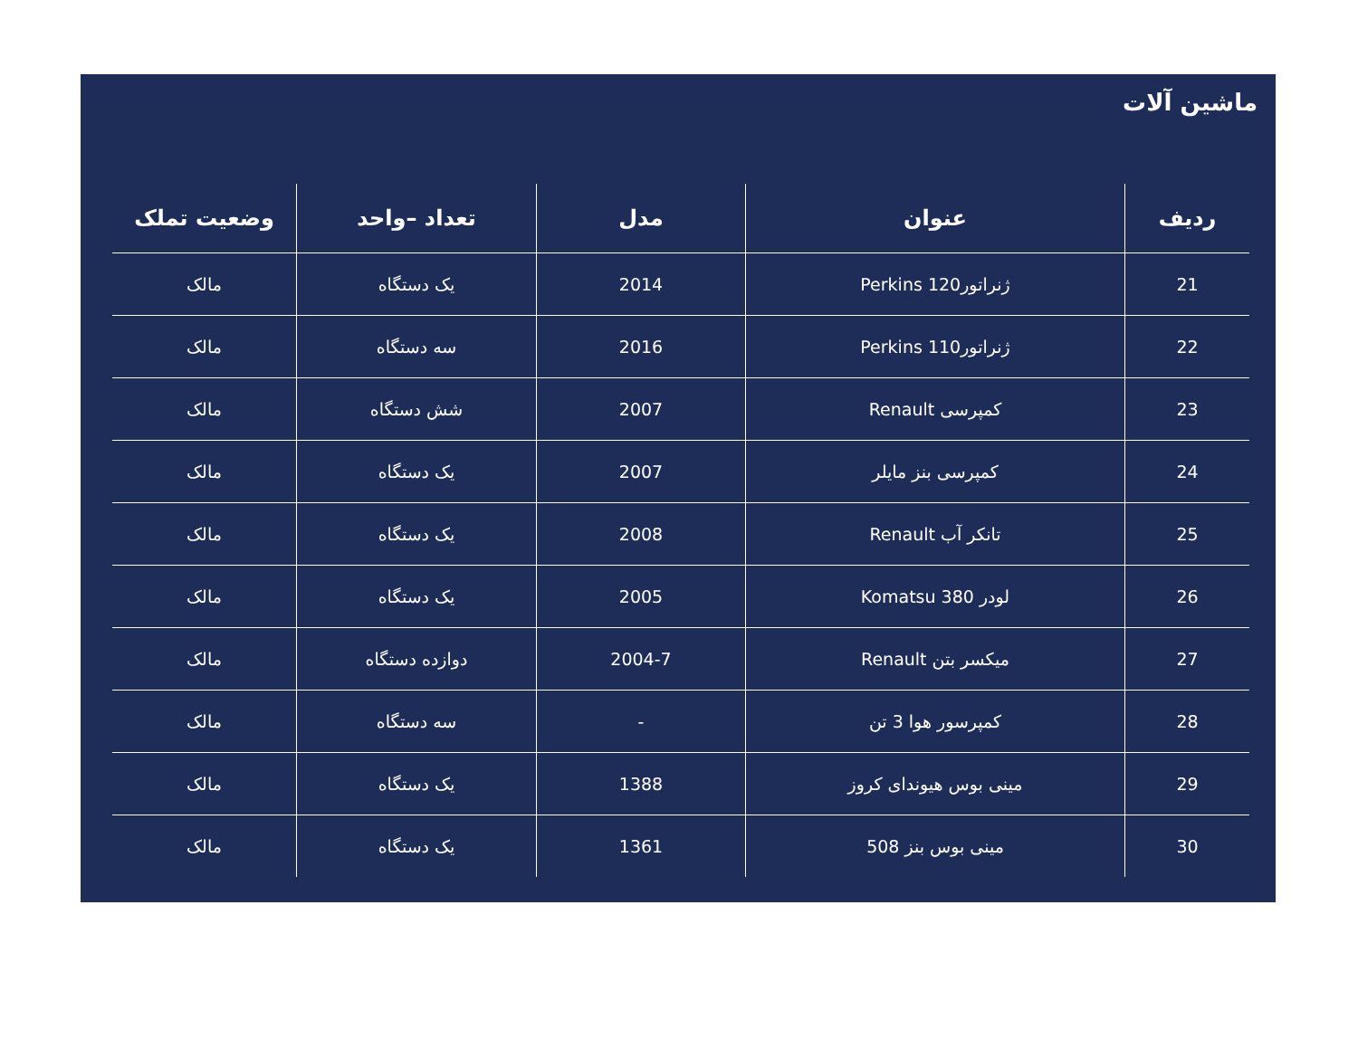ماشین آلات
| ردیف | عنوان | مدل | تعداد –واحد | وضعیت تملک |
| --- | --- | --- | --- | --- |
| 21 | ژنراتور120 Perkins | 2014 | یک دستگاه | مالک |
| 22 | ژنراتور110 Perkins | 2016 | سه دستگاه | مالک |
| 23 | کمپرسی Renault | 2007 | شش دستگاه | مالک |
| 24 | کمپرسی بنز مایلر | 2007 | یک دستگاه | مالک |
| 25 | تانکر آب Renault | 2008 | یک دستگاه | مالک |
| 26 | لودر Komatsu 380 | 2005 | یک دستگاه | مالک |
| 27 | میکسر بتن Renault | 2004-7 | دوازده دستگاه | مالک |
| 28 | کمپرسور هوا 3 تن | - | سه دستگاه | مالک |
| 29 | مینی بوس هیوندای کروز | 1388 | یک دستگاه | مالک |
| 30 | مینی بوس بنز 508 | 1361 | یک دستگاه | مالک |